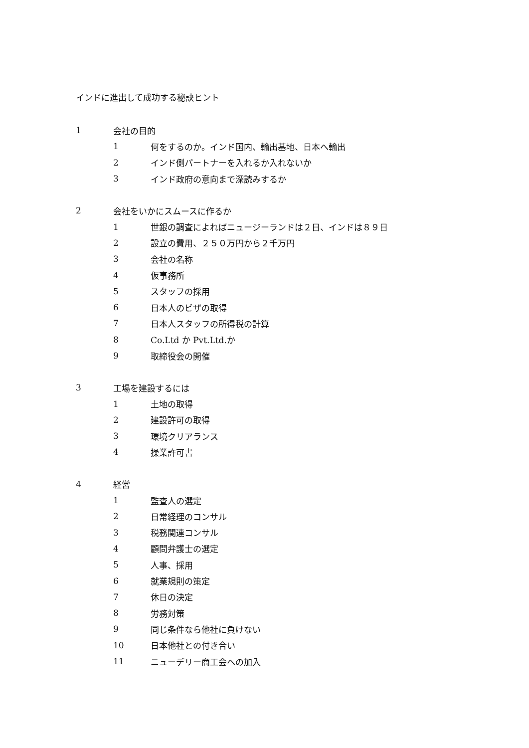インドに進出して成功する秘訣ヒント
1 会社の目的
1 何をするのか。インド国内、輸出基地、日本へ輸出
2 インド側パートナーを入れるか入れないか
3 インド政府の意向まで深読みするか
2 会社をいかにスムースに作るか
1 世銀の調査によればニュージーランドは２日、インドは８９日
2 設立の費用、２５０万円から２千万円
3 会社の名称
4 仮事務所
5 スタッフの採用
6 日本人のビザの取得
7 日本人スタッフの所得税の計算
8 Co.Ltd か Pvt.Ltd.か
9 取締役会の開催
3 工場を建設するには
1 土地の取得
2 建設許可の取得
3 環境クリアランス
4 操業許可書
4 経営
1 監査人の選定
2 日常経理のコンサル
3 税務関連コンサル
4 顧問弁護士の選定
5 人事、採用
6 就業規則の策定
7 休日の決定
8 労務対策
9 同じ条件なら他社に負けない
10 日本他社との付き合い
11 ニューデリー商工会への加入